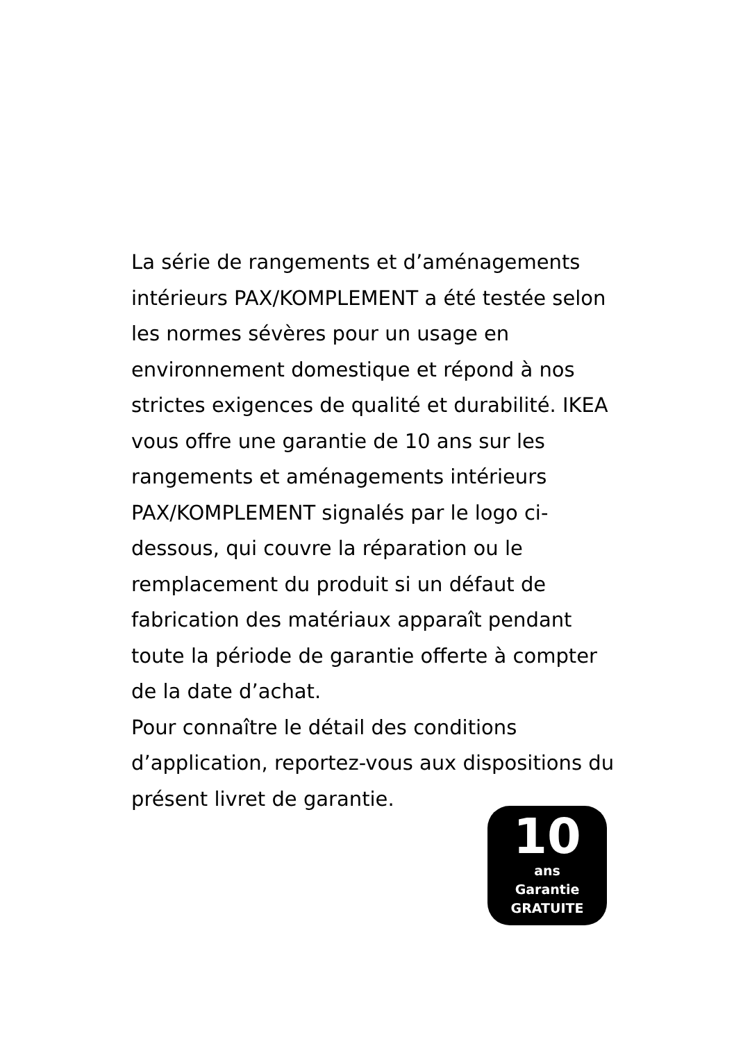La série de rangements et d’aménagements intérieurs PAX/KOMPLEMENT a été testée selon les normes sévères pour un usage en environnement domestique et répond à nos strictes exigences de qualité et durabilité. IKEA vous offre une garantie de 10 ans sur les rangements et aménagements intérieurs PAX/KOMPLEMENT signalés par le logo ci-dessous, qui couvre la réparation ou le remplacement du produit si un défaut de fabrication des matériaux apparaît pendant toute la période de garantie offerte à compter de la date d’achat.
Pour connaître le détail des conditions d’application, reportez-vous aux dispositions du présent livret de garantie.
10
ans
Garantie
GRATUITE